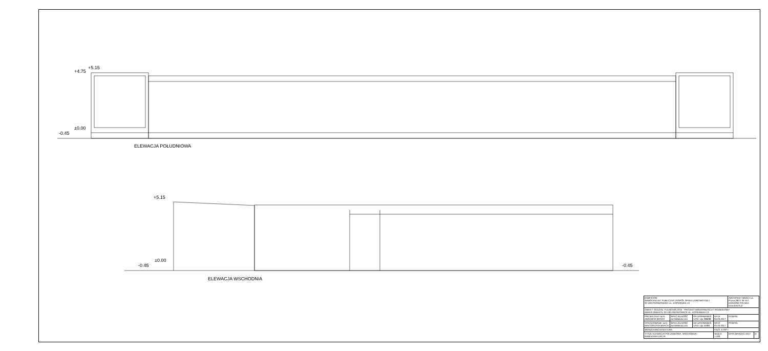+4.75
+5.15
±0.00
-0.45
ELEWACJA POŁUDNIOWA
+5.15
±0.00
-0.45 -0.45
ELEWACJA WSCHODNIA
| INWESTOR SAMODZIELNY PUBLICZNY ZESPÓŁ OPIEKI ZDROWOTNEJ 32-100 PROSZOWICE UL. KOPERNIKA 13 | | | | ARCHITEKT BRACH ul. Prusa 29/11 30-117 KRAKÓW POLSKA www.brach.pl | |
| OBIEKT ODDZIAŁ PULMONOLOGII - PROJEKT MODERNIZACJI I ROZBUDOWY ADRES OBIEKTU 32-100 PROSZOWICE UL. KOPERNIKA 13 | | | | | |
| PROJEKTANT arch. ZBIGNIEW BRACH | SPECJALNOŚĆ architektoniczna | NR UPRAWNIEŃ UAN- Upr.388/88 | DATA 05.03.2017 | PODPIS: | |
| OPRACOWANIE arch. MAŁGORZATA BRACH | SPECJALNOŚĆ architektoniczna | NR UPRAWNIEŃ UAN- Upr.40/89 | DATA 05.03.2017 | PODPIS: | |
| BRANŻA ARCHITEKTURA | | | FAZA: ETAP I | | |
| TYTUŁ ELEWACJA POŁUDNIOWA, WSCHODNIA - INWENTARYZACJA | | | SKALA 1:100 | DATA MARZEC 2017 | I2 |